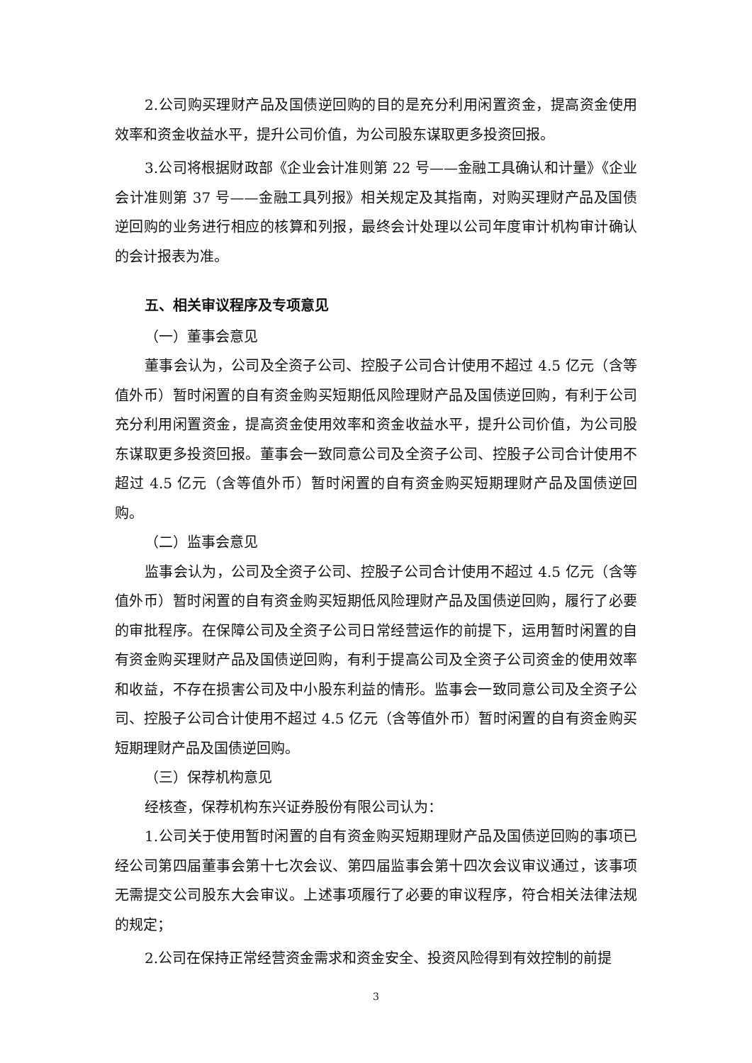2.公司购买理财产品及国债逆回购的目的是充分利用闲置资金，提高资金使用效率和资金收益水平，提升公司价值，为公司股东谋取更多投资回报。
3.公司将根据财政部《企业会计准则第 22 号——金融工具确认和计量》《企业会计准则第 37 号——金融工具列报》相关规定及其指南，对购买理财产品及国债逆回购的业务进行相应的核算和列报，最终会计处理以公司年度审计机构审计确认的会计报表为准。
五、相关审议程序及专项意见
（一）董事会意见
董事会认为，公司及全资子公司、控股子公司合计使用不超过 4.5 亿元（含等值外币）暂时闲置的自有资金购买短期低风险理财产品及国债逆回购，有利于公司充分利用闲置资金，提高资金使用效率和资金收益水平，提升公司价值，为公司股东谋取更多投资回报。董事会一致同意公司及全资子公司、控股子公司合计使用不超过 4.5 亿元（含等值外币）暂时闲置的自有资金购买短期理财产品及国债逆回购。
（二）监事会意见
监事会认为，公司及全资子公司、控股子公司合计使用不超过 4.5 亿元（含等值外币）暂时闲置的自有资金购买短期低风险理财产品及国债逆回购，履行了必要的审批程序。在保障公司及全资子公司日常经营运作的前提下，运用暂时闲置的自有资金购买理财产品及国债逆回购，有利于提高公司及全资子公司资金的使用效率和收益，不存在损害公司及中小股东利益的情形。监事会一致同意公司及全资子公司、控股子公司合计使用不超过 4.5 亿元（含等值外币）暂时闲置的自有资金购买短期理财产品及国债逆回购。
（三）保荐机构意见
经核查，保荐机构东兴证券股份有限公司认为：
1.公司关于使用暂时闲置的自有资金购买短期理财产品及国债逆回购的事项已经公司第四届董事会第十七次会议、第四届监事会第十四次会议审议通过，该事项无需提交公司股东大会审议。上述事项履行了必要的审议程序，符合相关法律法规的规定；
2.公司在保持正常经营资金需求和资金安全、投资风险得到有效控制的前提
3